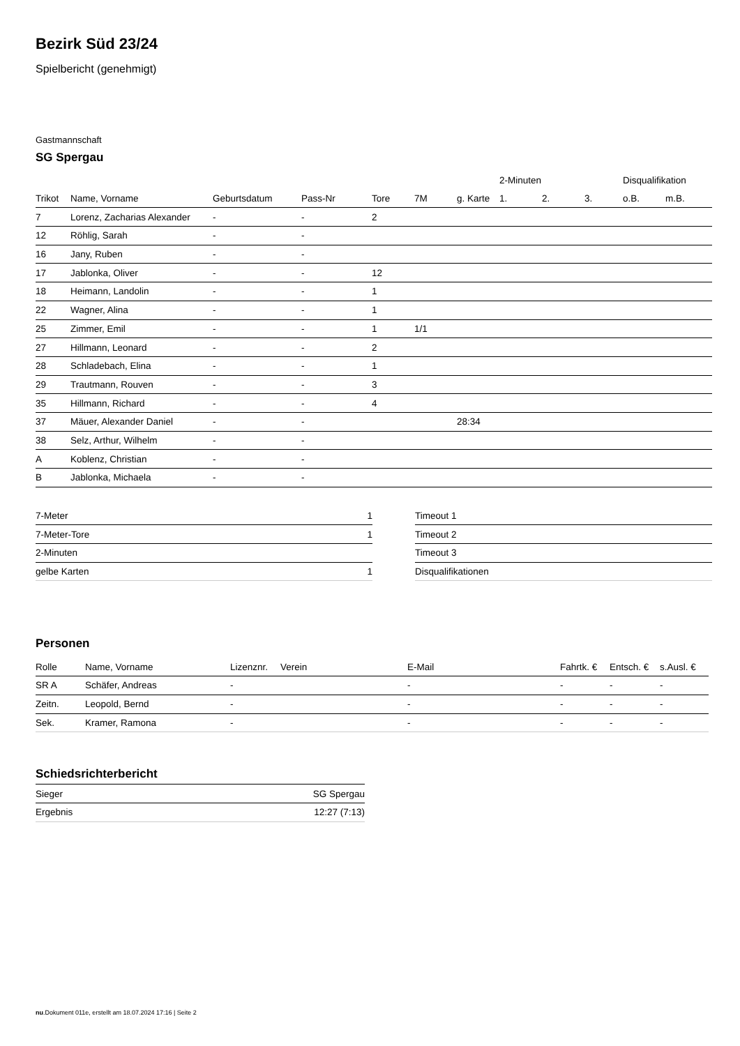Bezirk Süd 23/24
Spielbericht (genehmigt)
Gastmannschaft
SG Spergau
| | | | | | | | 2-Minuten | | | Disqualifikation | |
| --- | --- | --- | --- | --- | --- | --- | --- | --- | --- | --- | --- |
| Trikot | Name, Vorname | Geburtsdatum | Pass-Nr | Tore | 7M | g. Karte | 1. | 2. | 3. | o.B. | m.B. |
| 7 | Lorenz, Zacharias Alexander | - | - | 2 | | | | | | | |
| 12 | Röhlig, Sarah | - | - | | | | | | | | |
| 16 | Jany, Ruben | - | - | | | | | | | | |
| 17 | Jablonka, Oliver | - | - | 12 | | | | | | | |
| 18 | Heimann, Landolin | - | - | 1 | | | | | | | |
| 22 | Wagner, Alina | - | - | 1 | | | | | | | |
| 25 | Zimmer, Emil | - | - | 1 | 1/1 | | | | | | |
| 27 | Hillmann, Leonard | - | - | 2 | | | | | | | |
| 28 | Schladebach, Elina | - | - | 1 | | | | | | | |
| 29 | Trautmann, Rouven | - | - | 3 | | | | | | | |
| 35 | Hillmann, Richard | - | - | 4 | | | | | | | |
| 37 | Mäuer, Alexander Daniel | - | - | | | 28:34 | | | | | |
| 38 | Selz, Arthur, Wilhelm | - | - | | | | | | | | |
| A | Koblenz, Christian | - | - | | | | | | | | |
| B | Jablonka, Michaela | - | - | | | | | | | | |
| 7-Meter | 1 |
| 7-Meter-Tore | 1 |
| 2-Minuten | |
| gelbe Karten | 1 |
| Timeout 1 |
| Timeout 2 |
| Timeout 3 |
| Disqualifikationen |
Personen
| Rolle | Name, Vorname | Lizenznr. | Verein | E-Mail | Fahrtk. € | Entsch. € | s.Ausl. € |
| --- | --- | --- | --- | --- | --- | --- | --- |
| SR A | Schäfer, Andreas | - | | - | - | - | - |
| Zeitn. | Leopold, Bernd | - | | - | - | - | - |
| Sek. | Kramer, Ramona | - | | - | - | - | - |
Schiedsrichterbericht
| Sieger | SG Spergau |
| Ergebnis | 12:27 (7:13) |
nu.Dokument 011e, erstellt am 18.07.2024 17:16 | Seite 2